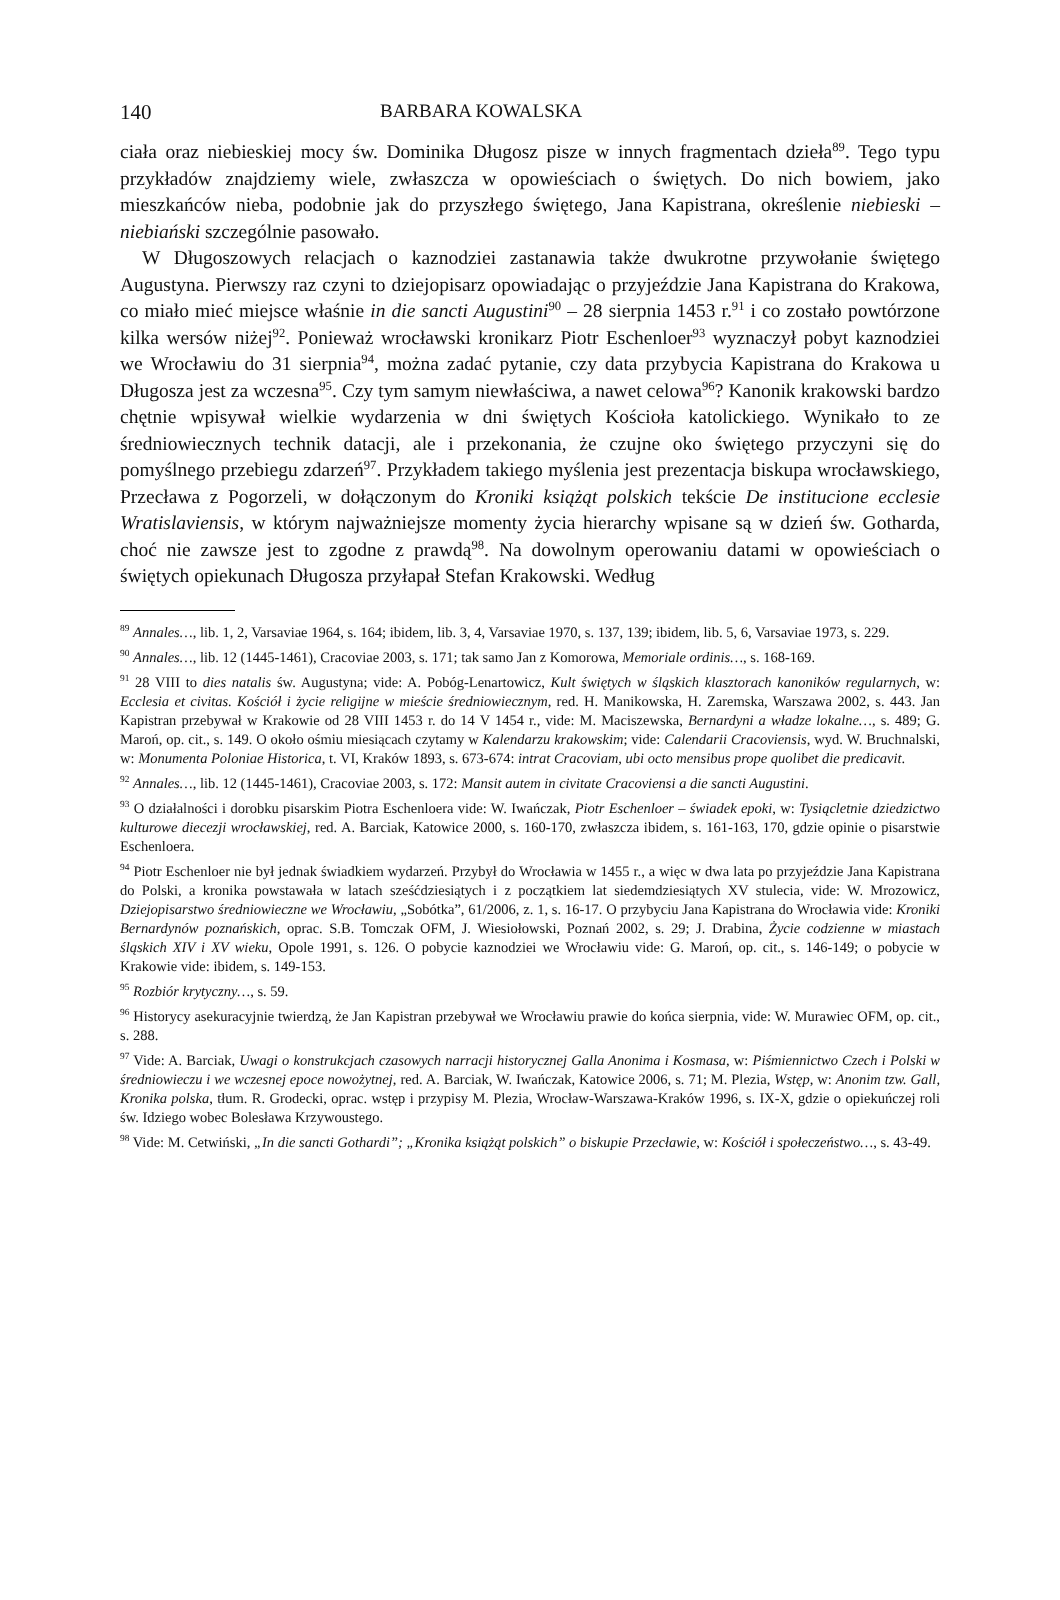140 BARBARA KOWALSKA
ciała oraz niebieskiej mocy św. Dominika Długosz pisze w innych fragmentach dzieła<sup>89</sup>. Tego typu przykładów znajdziemy wiele, zwłaszcza w opowieściach o świętych. Do nich bowiem, jako mieszkańców nieba, podobnie jak do przyszłego świętego, Jana Kapistrana, określenie niebieski – niebiański szczególnie pasowało.
W Długoszowych relacjach o kaznodziei zastanawia także dwukrotne przywołanie świętego Augustyna. Pierwszy raz czyni to dziejopisarz opowiadając o przyjeździe Jana Kapistrana do Krakowa, co miało mieć miejsce właśnie in die sancti Augustini<sup>90</sup> – 28 sierpnia 1453 r.<sup>91</sup> i co zostało powtórzone kilka wersów niżej<sup>92</sup>. Ponieważ wrocławski kronikarz Piotr Eschenloer<sup>93</sup> wyznaczył pobyt kaznodziei we Wrocławiu do 31 sierpnia<sup>94</sup>, można zadać pytanie, czy data przybycia Kapistrana do Krakowa u Długosza jest za wczesna<sup>95</sup>. Czy tym samym niewłaściwa, a nawet celowa<sup>96</sup>? Kanonik krakowski bardzo chętnie wpisywał wielkie wydarzenia w dni świętych Kościoła katolickiego. Wynikało to ze średniowiecznych technik datacji, ale i przekonania, że czujne oko świętego przyczyni się do pomyślnego przebiegu zdarzeń<sup>97</sup>. Przykładem takiego myślenia jest prezentacja biskupa wrocławskiego, Przecława z Pogorzeli, w dołączonym do Kroniki książąt polskich tekście De institucione ecclesie Wratislaviensis, w którym najważniejsze momenty życia hierarchy wpisane są w dzień św. Gotharda, choć nie zawsze jest to zgodne z prawdą<sup>98</sup>. Na dowolnym operowaniu datami w opowieściach o świętych opiekunach Długosza przyłapał Stefan Krakowski. Według
<sup>89</sup> Annales…, lib. 1, 2, Varsaviae 1964, s. 164; ibidem, lib. 3, 4, Varsaviae 1970, s. 137, 139; ibidem, lib. 5, 6, Varsaviae 1973, s. 229.
<sup>90</sup> Annales…, lib. 12 (1445-1461), Cracoviae 2003, s. 171; tak samo Jan z Komorowa, Memoriale ordinis…, s. 168-169.
<sup>91</sup> 28 VIII to dies natalis św. Augustyna; vide: A. Pobóg-Lenartowicz, Kult świętych w śląskich klasztorach kanoników regularnych, w: Ecclesia et civitas. Kościół i życie religijne w mieście średniowiecznym, red. H. Manikowska, H. Zaremska, Warszawa 2002, s. 443. Jan Kapistran przebywał w Krakowie od 28 VIII 1453 r. do 14 V 1454 r., vide: M. Maciszewska, Bernardyni a władze lokalne…, s. 489; G. Maroń, op. cit., s. 149. O około ośmiu miesiącach czytamy w Kalendarzu krakowskim; vide: Calendarii Cracoviensis, wyd. W. Bruchnalski, w: Monumenta Poloniae Historica, t. VI, Kraków 1893, s. 673-674: intrat Cracoviam, ubi octo mensibus prope quolibet die predicavit.
<sup>92</sup> Annales…, lib. 12 (1445-1461), Cracoviae 2003, s. 172: Mansit autem in civitate Cracoviensi a die sancti Augustini.
<sup>93</sup> O działalności i dorobku pisarskim Piotra Eschenloera vide: W. Iwańczak, Piotr Eschenloer – świadek epoki, w: Tysiącletnie dziedzictwo kulturowe diecezji wrocławskiej, red. A. Barciak, Katowice 2000, s. 160-170, zwłaszcza ibidem, s. 161-163, 170, gdzie opinie o pisarstwie Eschenloera.
<sup>94</sup> Piotr Eschenloer nie był jednak świadkiem wydarzeń. Przybył do Wrocławia w 1455 r., a więc w dwa lata po przyjeździe Jana Kapistrana do Polski, a kronika powstawała w latach sześćdziesiątych i z początkiem lat siedemdziesiątych XV stulecia, vide: W. Mrozowicz, Dziejopisarstwo średniowieczne we Wrocławiu, „Sobótka”, 61/2006, z. 1, s. 16-17. O przybyciu Jana Kapistrana do Wrocławia vide: Kroniki Bernardynów poznańskich, oprac. S.B. Tomczak OFM, J. Wiesiołowski, Poznań 2002, s. 29; J. Drabina, Życie codzienne w miastach śląskich XIV i XV wieku, Opole 1991, s. 126. O pobycie kaznodziei we Wrocławiu vide: G. Maroń, op. cit., s. 146-149; o pobycie w Krakowie vide: ibidem, s. 149-153.
<sup>95</sup> Rozbiór krytyczny…, s. 59.
<sup>96</sup> Historycy asekuracyjnie twierdzą, że Jan Kapistran przebywał we Wrocławiu prawie do końca sierpnia, vide: W. Murawiec OFM, op. cit., s. 288.
<sup>97</sup> Vide: A. Barciak, Uwagi o konstrukcjach czasowych narracji historycznej Galla Anonima i Kosmasa, w: Piśmiennictwo Czech i Polski w średniowieczu i we wczesnej epoce nowożytnej, red. A. Barciak, W. Iwańczak, Katowice 2006, s. 71; M. Plezia, Wstęp, w: Anonim tzw. Gall, Kronika polska, tłum. R. Grodecki, oprac. wstęp i przypisy M. Plezia, Wrocław-Warszawa-Kraków 1996, s. IX-X, gdzie o opiekuńczej roli św. Idziego wobec Bolesława Krzywoustego.
<sup>98</sup> Vide: M. Cetwiński, „In die sancti Gothardi”; „Kronika książąt polskich” o biskupie Przecławie, w: Kościół i społeczeństwo…, s. 43-49.